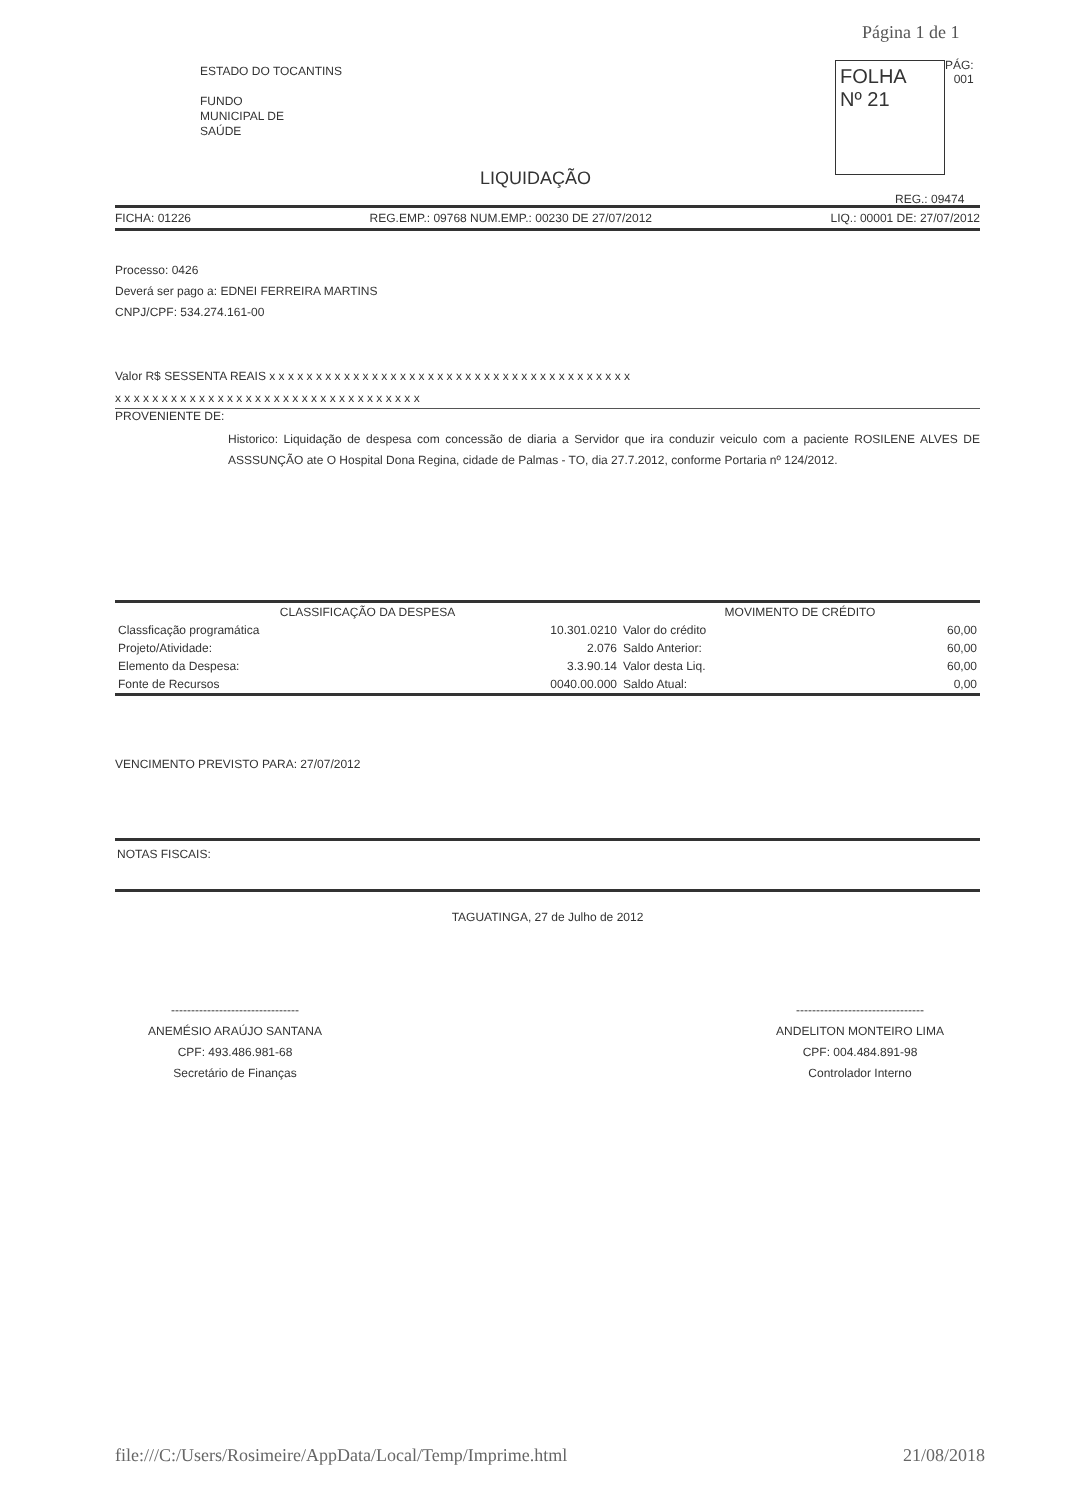Página 1 de 1
ESTADO DO TOCANTINS
FUNDO
MUNICIPAL DE
SAÚDE
FOLHA
Nº 21
PÁG:
001
LIQUIDAÇÃO
REG.: 09474
FICHA: 01226 REG.EMP.: 09768 NUM.EMP.: 00230 DE 27/07/2012 LIQ.: 00001 DE: 27/07/2012
Processo: 0426
Deverá ser pago a: EDNEI FERREIRA MARTINS
CNPJ/CPF: 534.274.161-00
Valor R$ SESSENTA REAIS x x x x x x x x x x x x x x x x x x x x x x x x x x x x x x x x x x x x x x x
x x x x x x x x x x x x x x x x x x x x x x x x x x x x x x x x x
PROVENIENTE DE:
Historico: Liquidação de despesa com concessão de diaria a Servidor que ira conduzir veiculo com a paciente ROSILENE ALVES DE ASSSUNÇÃO ate O Hospital Dona Regina, cidade de Palmas - TO, dia 27.7.2012, conforme Portaria nº 124/2012.
| CLASSIFICAÇÃO DA DESPESA | | MOVIMENTO DE CRÉDITO | |
| --- | --- | --- | --- |
| Classficação programática | 10.301.0210 | Valor do crédito | 60,00 |
| Projeto/Atividade: | 2.076 | Saldo Anterior: | 60,00 |
| Elemento da Despesa: | 3.3.90.14 | Valor desta Liq. | 60,00 |
| Fonte de Recursos | 0040.00.000 | Saldo Atual: | 0,00 |
VENCIMENTO PREVISTO PARA: 27/07/2012
NOTAS FISCAIS:
TAGUATINGA, 27 de Julho de 2012
--------------------------------
ANEMÉSIO ARAÚJO SANTANA
CPF: 493.486.981-68
Secretário de Finanças
--------------------------------
ANDELITON MONTEIRO LIMA
CPF: 004.484.891-98
Controlador Interno
file:///C:/Users/Rosimeire/AppData/Local/Temp/Imprime.html 21/08/2018